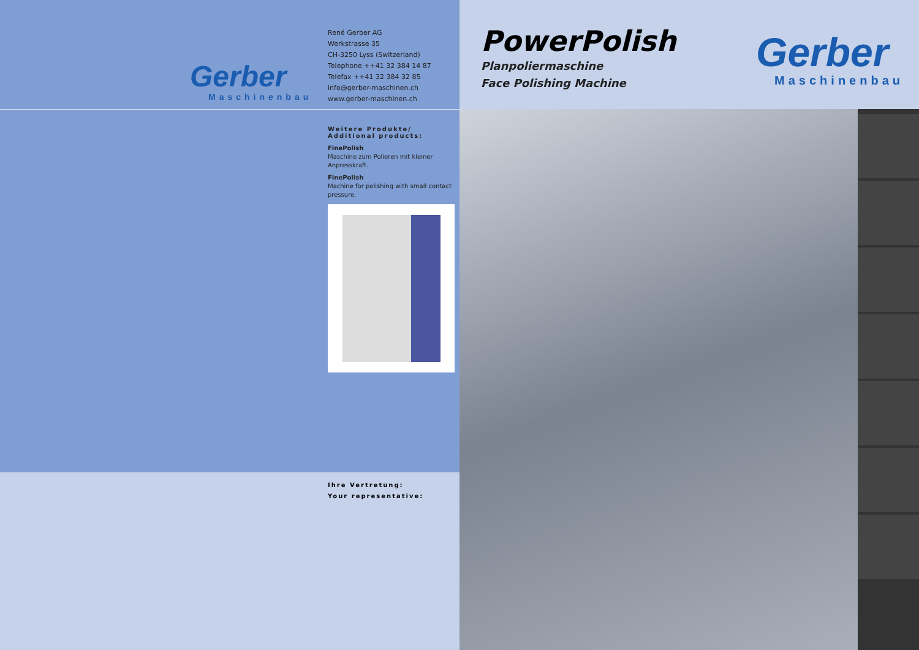Gerber
Maschinenbau
René Gerber AG
Werkstrasse 35
CH-3250 Lyss (Switzerland)
Telephone ++41 32 384 14 87
Telefax ++41 32 384 32 85
info@gerber-maschinen.ch
www.gerber-maschinen.ch
Weitere Produkte/
Additional products:
FinePolish
Maschine zum Polieren mit kleiner Anpresskraft.
FinePolish
Machine for polishing with small contact pressure.
Ihre Vertretung:
Your representative:
PowerPolish
Planpoliermaschine
Face Polishing Machine
Gerber
Maschinenbau